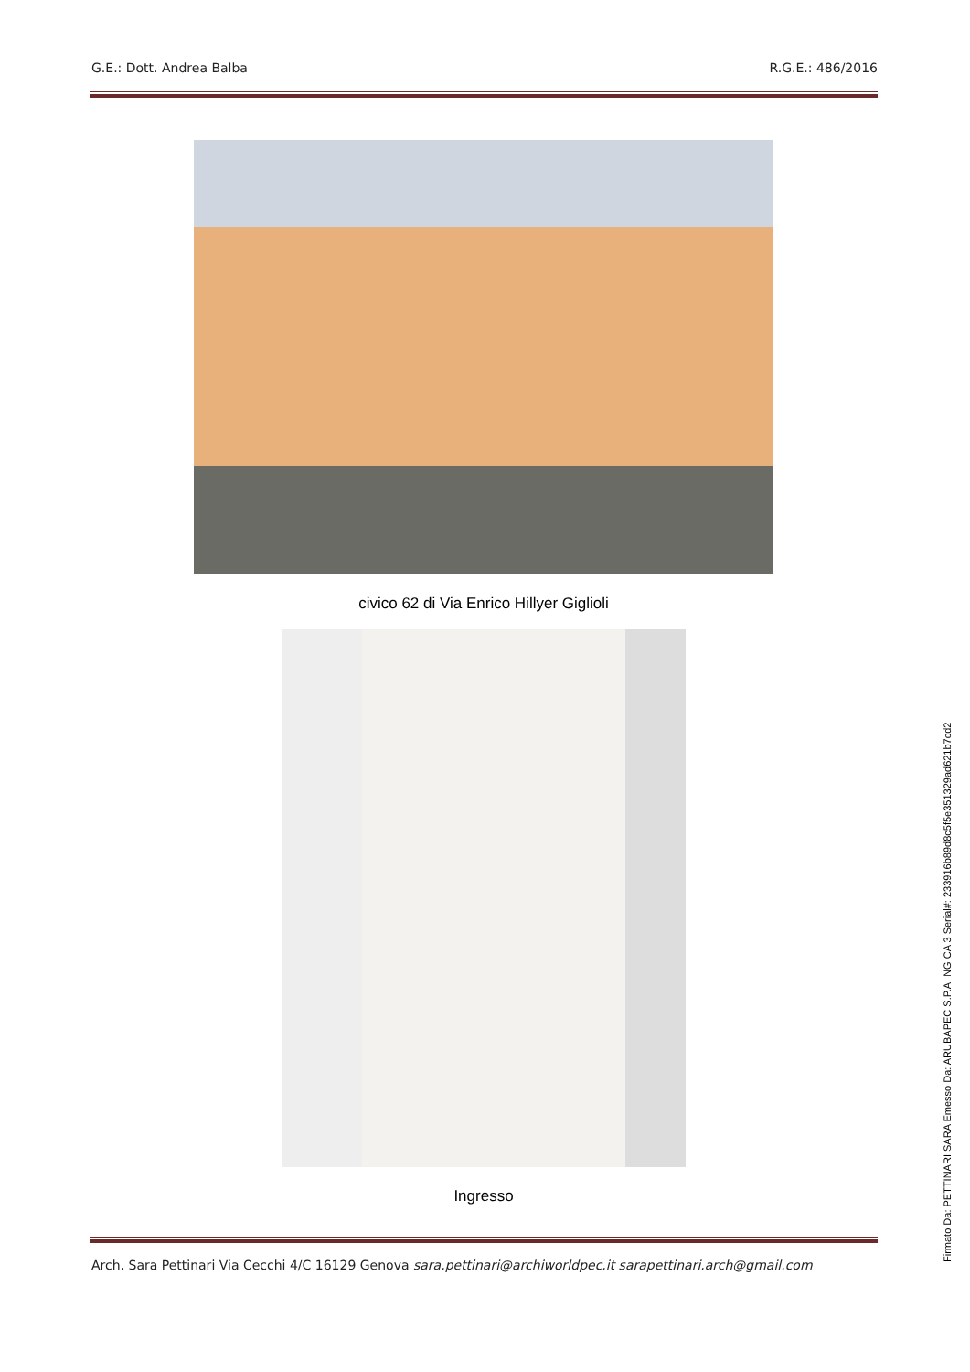G.E.: Dott. Andrea Balba R.G.E.: 486/2016
civico 62 di Via Enrico Hillyer Giglioli
Ingresso
Arch. Sara Pettinari Via Cecchi 4/C 16129 Genova sara.pettinari@archiworldpec.it sarapettinari.arch@gmail.com
Firmato Da: PETTINARI SARA Emesso Da: ARUBAPEC S.P.A. NG CA 3 Serial#: 233916b89d8c5f5e351329ad621b7cd2